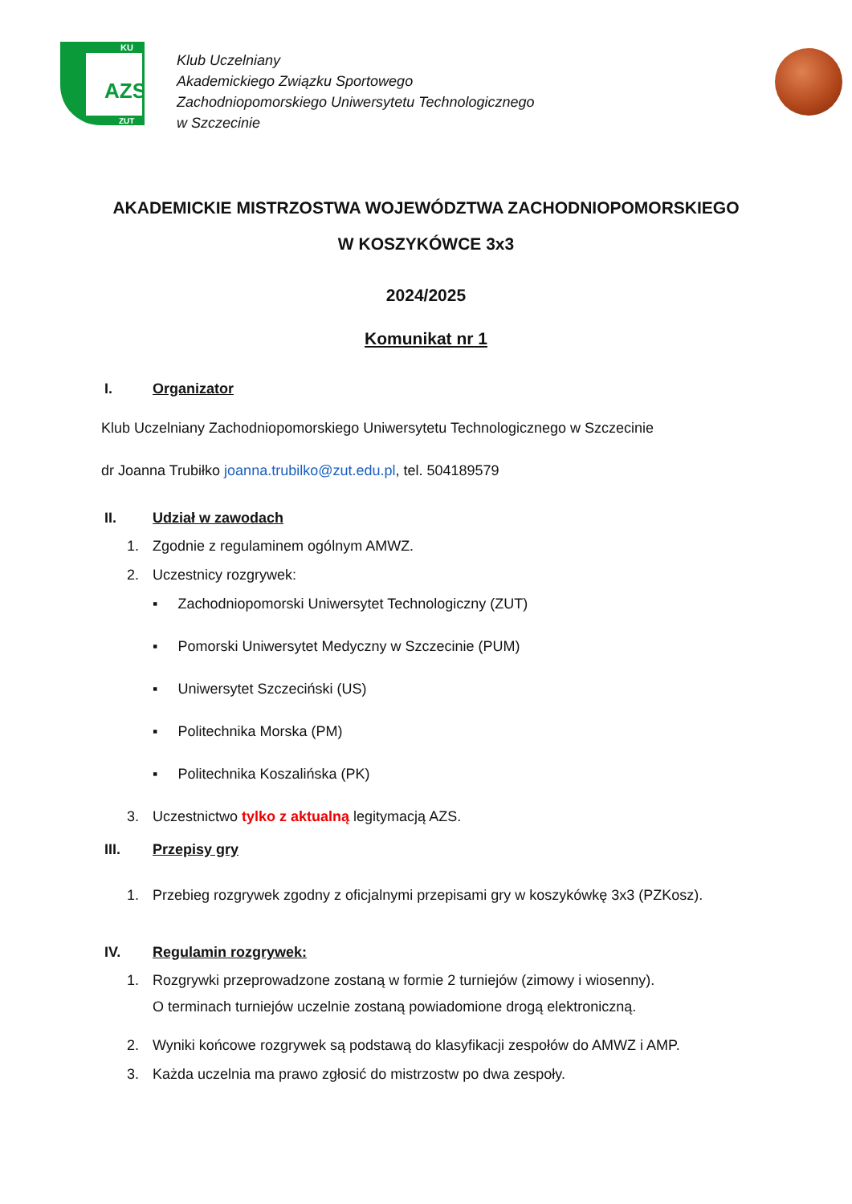AZS
KU
ZUT
Klub Uczelniany
Akademickiego Związku Sportowego
Zachodniopomorskiego Uniwersytetu Technologicznego
w Szczecinie
AKADEMICKIE MISTRZOSTWA WOJEWÓDZTWA ZACHODNIOPOMORSKIEGO
W KOSZYKÓWCE 3x3
2024/2025
Komunikat nr 1
I. Organizator
Klub Uczelniany Zachodniopomorskiego Uniwersytetu Technologicznego w Szczecinie
dr Joanna Trubiłko joanna.trubilko@zut.edu.pl, tel. 504189579
II. Udział w zawodach
1. Zgodnie z regulaminem ogólnym AMWZ.
2. Uczestnicy rozgrywek:
▪ Zachodniopomorski Uniwersytet Technologiczny (ZUT)
▪ Pomorski Uniwersytet Medyczny w Szczecinie (PUM)
▪ Uniwersytet Szczeciński (US)
▪ Politechnika Morska (PM)
▪ Politechnika Koszalińska (PK)
3. Uczestnictwo tylko z aktualną legitymacją AZS.
III. Przepisy gry
1. Przebieg rozgrywek zgodny z oficjalnymi przepisami gry w koszykówkę 3x3 (PZKosz).
IV. Regulamin rozgrywek:
1. Rozgrywki przeprowadzone zostaną w formie 2 turniejów (zimowy i wiosenny).
O terminach turniejów uczelnie zostaną powiadomione drogą elektroniczną.
2. Wyniki końcowe rozgrywek są podstawą do klasyfikacji zespołów do AMWZ i AMP.
3. Każda uczelnia ma prawo zgłosić do mistrzostw po dwa zespoły.